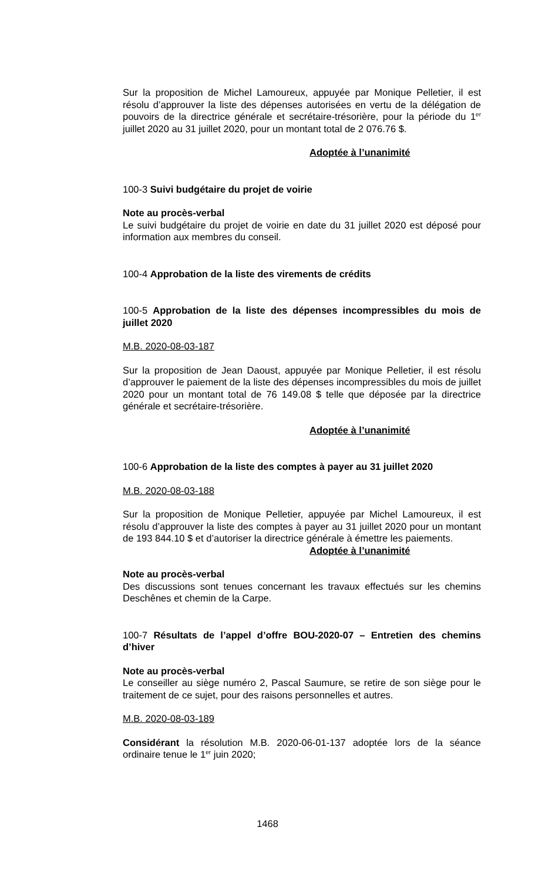Sur la proposition de Michel Lamoureux, appuyée par Monique Pelletier, il est résolu d’approuver la liste des dépenses autorisées en vertu de la délégation de pouvoirs de la directrice générale et secrétaire-trésorière, pour la période du 1<sup>er</sup> juillet 2020 au 31 juillet 2020, pour un montant total de 2 076.76 $.
Adoptée à l’unanimité
100-3 Suivi budgétaire du projet de voirie
Note au procès-verbal
Le suivi budgétaire du projet de voirie en date du 31 juillet 2020 est déposé pour information aux membres du conseil.
100-4 Approbation de la liste des virements de crédits
100-5 Approbation de la liste des dépenses incompressibles du mois de juillet 2020
M.B. 2020-08-03-187
Sur la proposition de Jean Daoust, appuyée par Monique Pelletier, il est résolu d’approuver le paiement de la liste des dépenses incompressibles du mois de juillet 2020 pour un montant total de 76 149.08 $ telle que déposée par la directrice générale et secrétaire-trésorière.
Adoptée à l’unanimité
100-6 Approbation de la liste des comptes à payer au 31 juillet 2020
M.B. 2020-08-03-188
Sur la proposition de Monique Pelletier, appuyée par Michel Lamoureux, il est résolu d’approuver la liste des comptes à payer au 31 juillet 2020 pour un montant de 193 844.10 $ et d’autoriser la directrice générale à émettre les paiements.
Adoptée à l’unanimité
Note au procès-verbal
Des discussions sont tenues concernant les travaux effectués sur les chemins Deschênes et chemin de la Carpe.
100-7 Résultats de l’appel d’offre BOU-2020-07 – Entretien des chemins d’hiver
Note au procès-verbal
Le conseiller au siège numéro 2, Pascal Saumure, se retire de son siège pour le traitement de ce sujet, pour des raisons personnelles et autres.
M.B. 2020-08-03-189
Considérant la résolution M.B. 2020-06-01-137 adoptée lors de la séance ordinaire tenue le 1<sup>er</sup> juin 2020;
1468